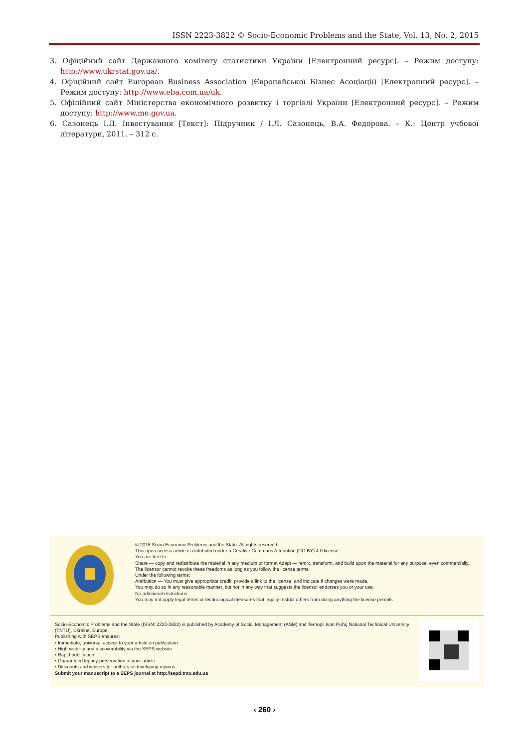ISSN 2223-3822 © Socio-Economic Problems and the State, Vol. 13, No. 2, 2015
3. Офіційний сайт Державного комітету статистики України [Електронний ресурс]. – Режим доступу: http://www.ukrstat.gov.ua/.
4. Офіційний сайт European Business Association (Європейської Бізнес Асоціації) [Електронний ресурс]. – Режим доступу: http://www.eba.com.ua/uk.
5. Офіційний сайт Міністерства економічного розвитку і торгівлі України [Електронний ресурс]. – Режим доступу: http://www.me.gov.ua.
6. Сазонець І.Л. Інвестування [Текст]: Підручник / І.Л. Сазонець, В.А. Федорова. – К.: Центр учбової літератури, 2011. – 312 с.
© 2015 Socio-Economic Problems and the State. All rights reserved.
This open access article is distributed under a Creative Commons Attribution (CC-BY) 4.0 license.
You are free to:
Share — copy and redistribute the material in any medium or format Adapt — remix, transform, and build upon the material for any purpose, even commercially.
The licensor cannot revoke these freedoms as long as you follow the license terms.
Under the following terms:
Attribution — You must give appropriate credit, provide a link to the license, and indicate if changes were made.
You may do so in any reasonable manner, but not in any way that suggests the licensor endorses you or your use.
No additional restrictions
You may not apply legal terms or technological measures that legally restrict others from doing anything the license permits.
Socio-Economic Problems and the State (ISSN: 2223-3822) is published by Academy of Social Management (ASM) and Ternopil Ivan Pul'uj National Technical University (TNTU), Ukraine, Europe.
Publishing with SEPS ensures:
• Immediate, universal access to your article on publication
• High visibility and discoverability via the SEPS website
• Rapid publication
• Guaranteed legacy preservation of your article
• Discounts and waivers for authors in developing regions
Submit your manuscript to a SEPS journal at http://sepd.tntu.edu.ua
‹ 260 ›